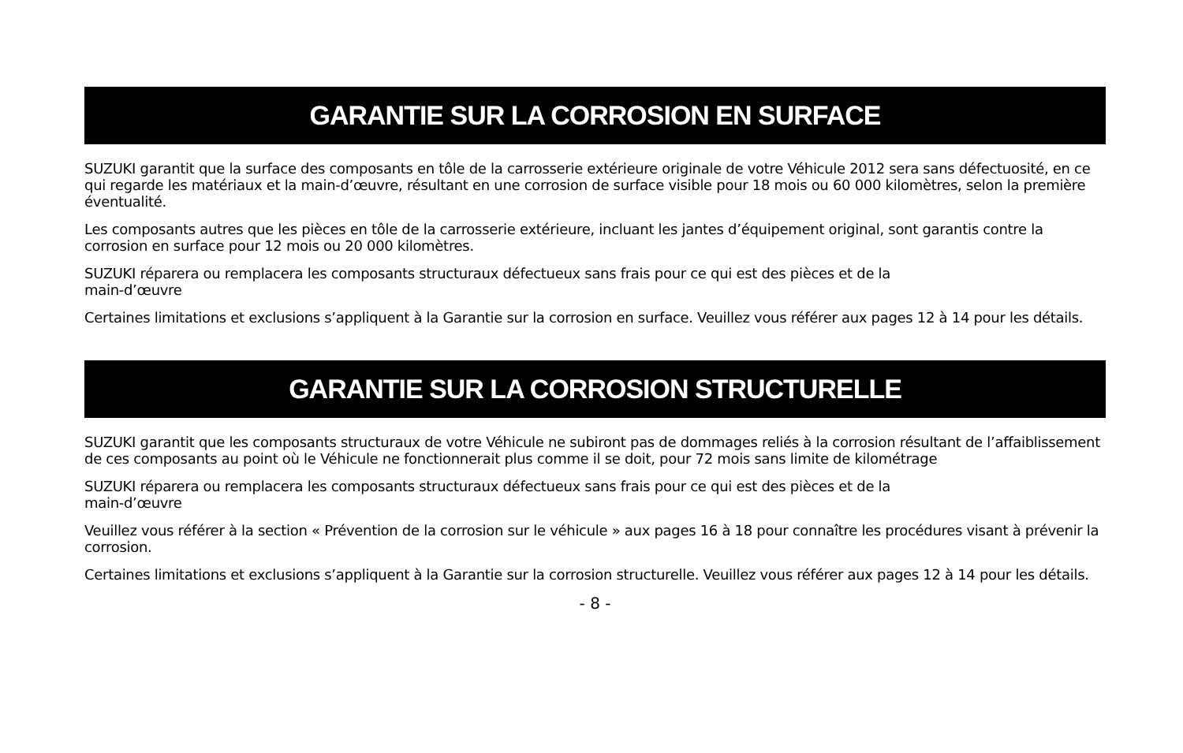GARANTIE SUR LA CORROSION EN SURFACE
SUZUKI garantit que la surface des composants en tôle de la carrosserie extérieure originale de votre Véhicule 2012 sera sans défectuosité, en ce qui regarde les matériaux et la main-d’œuvre, résultant en une corrosion de surface visible pour 18 mois ou 60 000 kilomètres, selon la première éventualité.
Les composants autres que les pièces en tôle de la carrosserie extérieure, incluant les jantes d’équipement original, sont garantis contre la corrosion en surface pour 12 mois ou 20 000 kilomètres.
SUZUKI réparera ou remplacera les composants structuraux défectueux sans frais pour ce qui est des pièces et de la
main-d’œuvre
Certaines limitations et exclusions s’appliquent à la Garantie sur la corrosion en surface. Veuillez vous référer aux pages 12 à 14 pour les détails.
GARANTIE SUR LA CORROSION STRUCTURELLE
SUZUKI garantit que les composants structuraux de votre Véhicule ne subiront pas de dommages reliés à la corrosion résultant de l’affaiblissement de ces composants au point où le Véhicule ne fonctionnerait plus comme il se doit, pour 72 mois sans limite de kilométrage
SUZUKI réparera ou remplacera les composants structuraux défectueux sans frais pour ce qui est des pièces et de la
main-d’œuvre
Veuillez vous référer à la section « Prévention de la corrosion sur le véhicule » aux pages 16 à 18 pour connaître les procédures visant à prévenir la corrosion.
Certaines limitations et exclusions s’appliquent à la Garantie sur la corrosion structurelle. Veuillez vous référer aux pages 12 à 14 pour les détails.
- 8 -